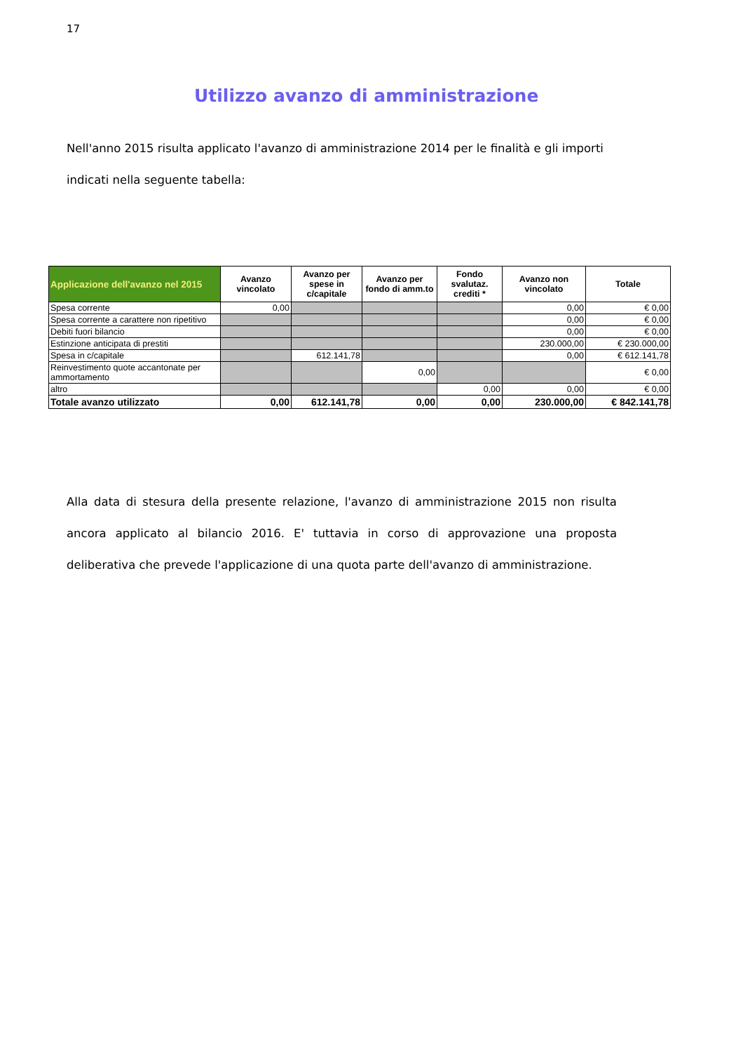17
Utilizzo avanzo di amministrazione
Nell'anno 2015 risulta applicato l'avanzo di amministrazione 2014 per le finalità e gli importi indicati nella seguente tabella:
| Applicazione dell'avanzo nel 2015 | Avanzo vincolato | Avanzo per spese in c/capitale | Avanzo per fondo di amm.to | Fondo svalutaz. crediti * | Avanzo non vincolato | Totale |
| --- | --- | --- | --- | --- | --- | --- |
| Spesa corrente | 0,00 | | | | 0,00 | € 0,00 |
| Spesa corrente a carattere non ripetitivo | | | | | 0,00 | € 0,00 |
| Debiti fuori bilancio | | | | | 0,00 | € 0,00 |
| Estinzione anticipata di prestiti | | | | | 230.000,00 | € 230.000,00 |
| Spesa in c/capitale | | 612.141,78 | | | 0,00 | € 612.141,78 |
| Reinvestimento quote accantonate per ammortamento | | | 0,00 | | | € 0,00 |
| altro | | | | 0,00 | 0,00 | € 0,00 |
| Totale avanzo utilizzato | 0,00 | 612.141,78 | 0,00 | 0,00 | 230.000,00 | € 842.141,78 |
Alla data di stesura della presente relazione, l'avanzo di amministrazione 2015 non risulta ancora applicato al bilancio 2016. E' tuttavia in corso di approvazione una proposta deliberativa che prevede l'applicazione di una quota parte dell'avanzo di amministrazione.